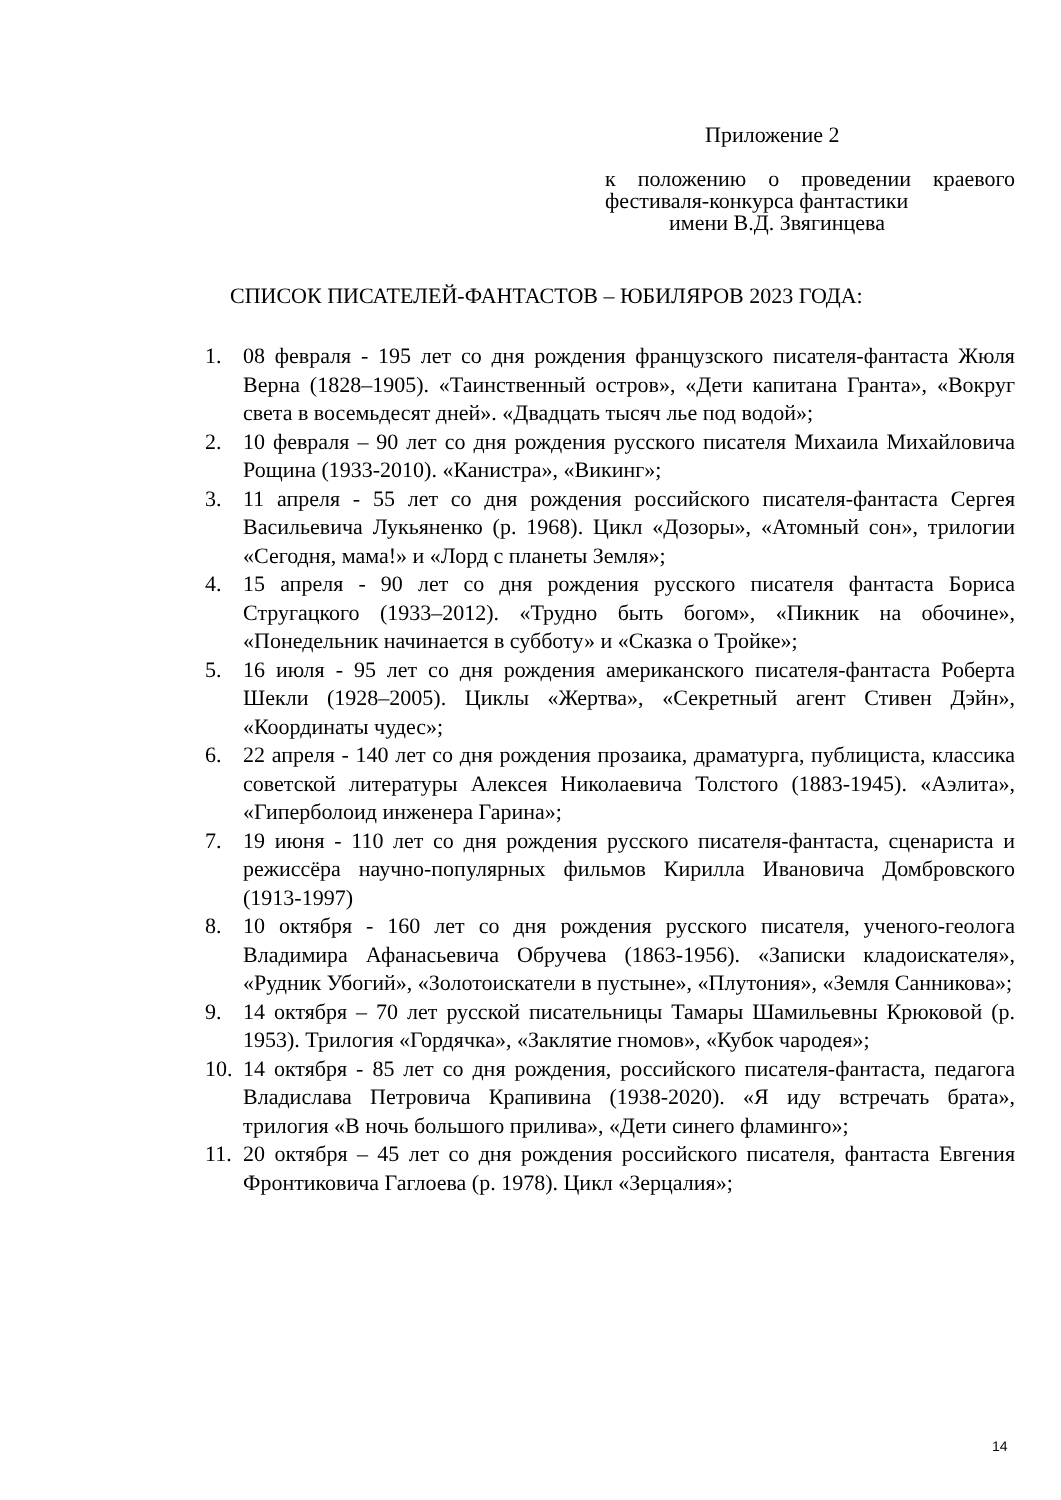Приложение 2
к положению о проведении краевого
фестиваля-конкурса фантастики
имени В.Д. Звягинцева
СПИСОК ПИСАТЕЛЕЙ-ФАНТАСТОВ – ЮБИЛЯРОВ 2023 ГОДА:
1. 08 февраля - 195 лет со дня рождения французского писателя-фантаста Жюля Верна (1828–1905). «Таинственный остров», «Дети капитана Гранта», «Вокруг света в восемьдесят дней». «Двадцать тысяч лье под водой»;
2. 10 февраля – 90 лет со дня рождения русского писателя Михаила Михайловича Рощина (1933-2010). «Канистра», «Викинг»;
3. 11 апреля - 55 лет со дня рождения российского писателя-фантаста Сергея Васильевича Лукьяненко (р. 1968). Цикл «Дозоры», «Атомный сон», трилогии «Сегодня, мама!» и «Лорд с планеты Земля»;
4. 15 апреля - 90 лет со дня рождения русского писателя фантаста Бориса Стругацкого (1933–2012). «Трудно быть богом», «Пикник на обочине», «Понедельник начинается в субботу» и «Сказка о Тройке»;
5. 16 июля - 95 лет со дня рождения американского писателя-фантаста Роберта Шекли (1928–2005). Циклы «Жертва», «Секретный агент Стивен Дэйн», «Координаты чудес»;
6. 22 апреля - 140 лет со дня рождения прозаика, драматурга, публициста, классика советской литературы Алексея Николаевича Толстого (1883-1945). «Аэлита», «Гиперболоид инженера Гарина»;
7. 19 июня - 110 лет со дня рождения русского писателя-фантаста, сценариста и режиссёра научно-популярных фильмов Кирилла Ивановича Домбровского (1913-1997)
8. 10 октября - 160 лет со дня рождения русского писателя, ученого-геолога Владимира Афанасьевича Обручева (1863-1956). «Записки кладоискателя», «Рудник Убогий», «Золотоискатели в пустыне», «Плутония», «Земля Санникова»;
9. 14 октября – 70 лет русской писательницы Тамары Шамильевны Крюковой (р. 1953). Трилогия «Гордячка», «Заклятие гномов», «Кубок чародея»;
10. 14 октября - 85 лет со дня рождения, российского писателя-фантаста, педагога Владислава Петровича Крапивина (1938-2020). «Я иду встречать брата», трилогия «В ночь большого прилива», «Дети синего фламинго»;
11. 20 октября – 45 лет со дня рождения российского писателя, фантаста Евгения Фронтиковича Гаглоева (р. 1978). Цикл «Зерцалия»;
14